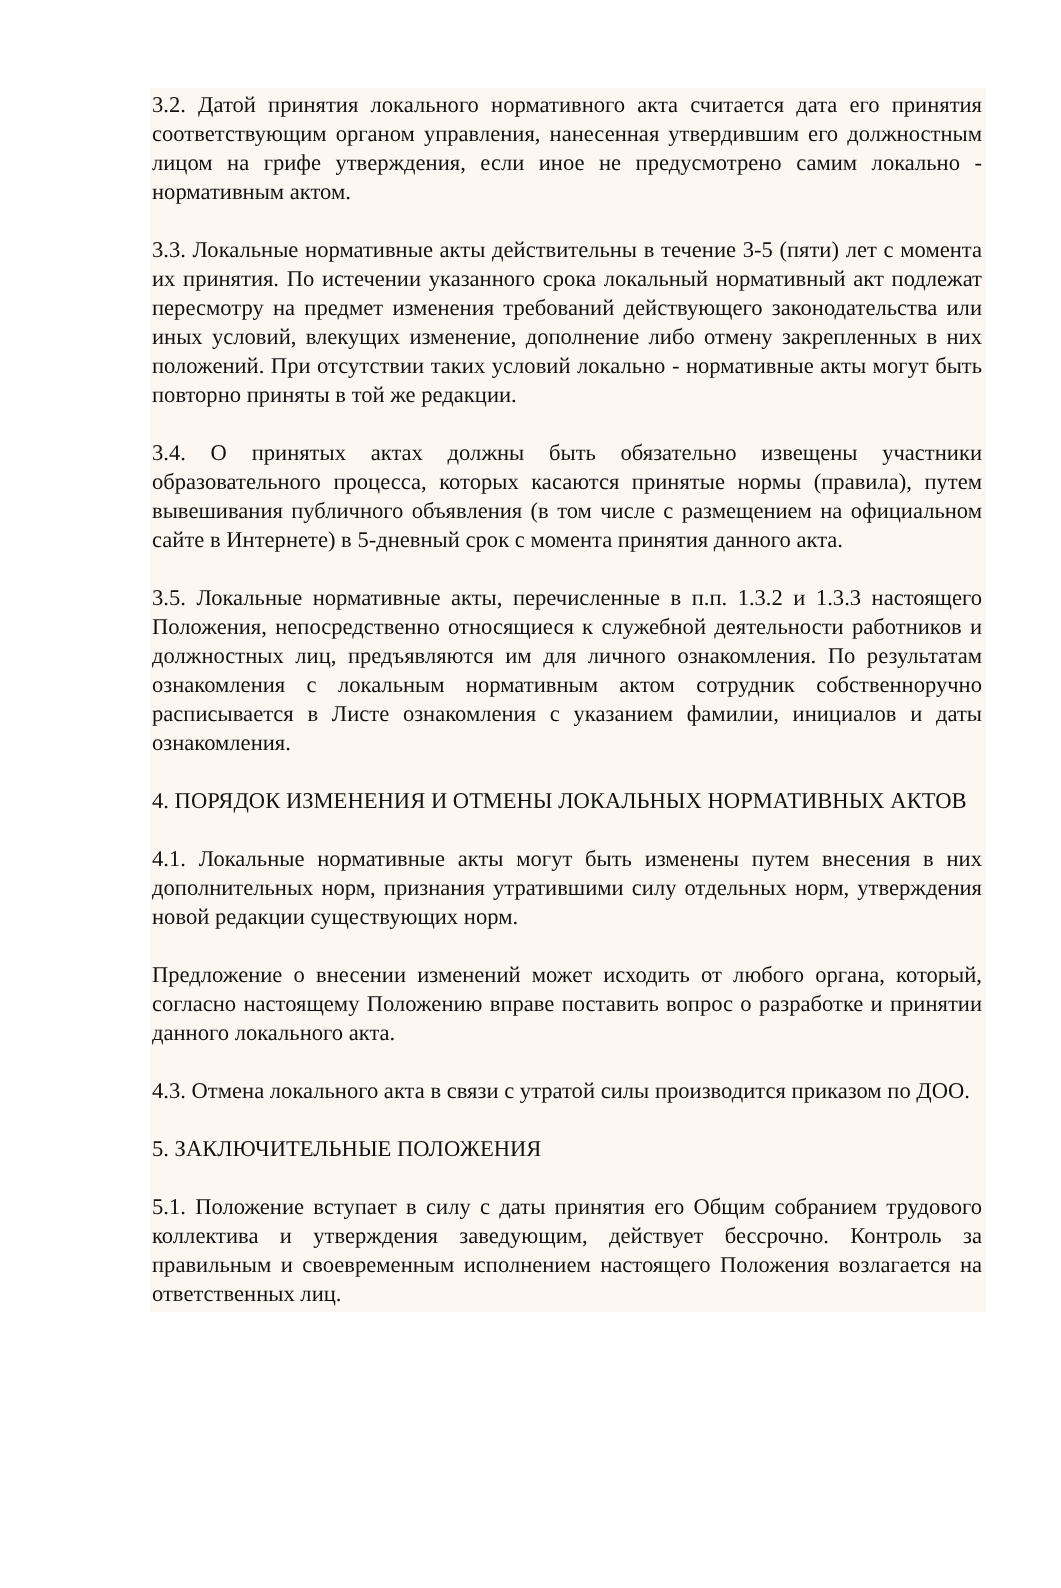3.2. Датой принятия локального нормативного акта считается дата его принятия соответствующим органом управления, нанесенная утвердившим его должностным лицом на грифе утверждения, если иное не предусмотрено самим локально - нормативным актом.
3.3. Локальные нормативные акты действительны в течение 3-5 (пяти) лет с момента их принятия. По истечении указанного срока локальный нормативный акт подлежат пересмотру на предмет изменения требований действующего законодательства или иных условий, влекущих изменение, дополнение либо отмену закрепленных в них положений. При отсутствии таких условий локально - нормативные акты могут быть повторно приняты в той же редакции.
3.4. О принятых актах должны быть обязательно извещены участники образовательного процесса, которых касаются принятые нормы (правила), путем вывешивания публичного объявления (в том числе с размещением на официальном сайте в Интернете) в 5-дневный срок с момента принятия данного акта.
3.5. Локальные нормативные акты, перечисленные в п.п. 1.3.2 и 1.3.3 настоящего Положения, непосредственно относящиеся к служебной деятельности работников и должностных лиц, предъявляются им для личного ознакомления. По результатам ознакомления с локальным нормативным актом сотрудник собственноручно расписывается в Листе ознакомления с указанием фамилии, инициалов и даты ознакомления.
4. ПОРЯДОК ИЗМЕНЕНИЯ И ОТМЕНЫ ЛОКАЛЬНЫХ НОРМАТИВНЫХ АКТОВ
4.1. Локальные нормативные акты могут быть изменены путем внесения в них дополнительных норм, признания утратившими силу отдельных норм, утверждения новой редакции существующих норм.
Предложение о внесении изменений может исходить от любого органа, который, согласно настоящему Положению вправе поставить вопрос о разработке и принятии данного локального акта.
4.3. Отмена локального акта в связи с утратой силы производится приказом по ДОО.
5. ЗАКЛЮЧИТЕЛЬНЫЕ ПОЛОЖЕНИЯ
5.1. Положение вступает в силу с даты принятия его Общим собранием трудового коллектива и утверждения заведующим, действует бессрочно. Контроль за правильным и своевременным исполнением настоящего Положения возлагается на ответственных лиц.